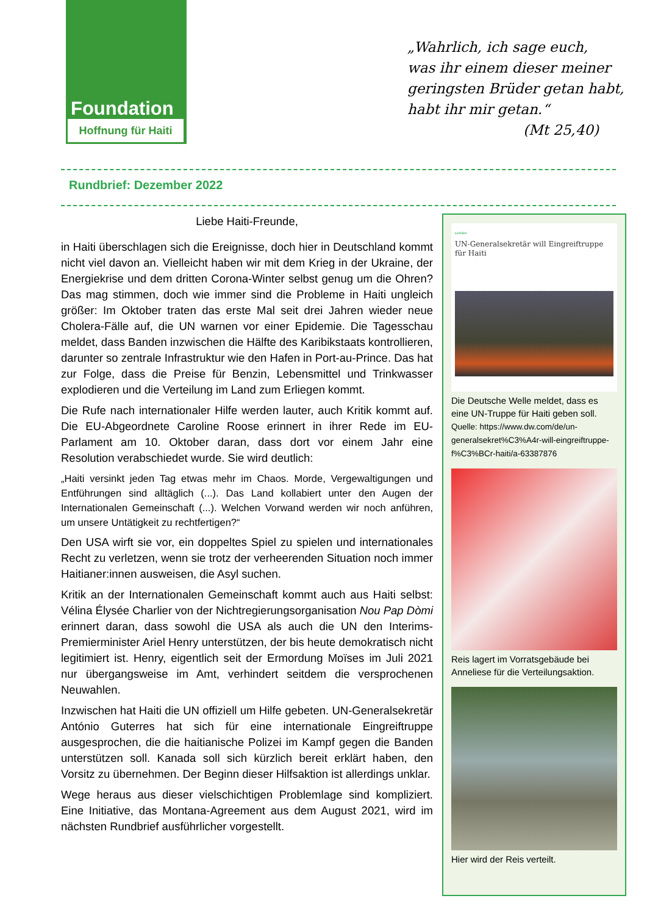Foundation
Hoffnung für Haiti
„Wahrlich, ich sage euch,
was ihr einem dieser meiner
geringsten Brüder getan habt,
habt ihr mir getan.“
(Mt 25,40)
Rundbrief: Dezember 2022
Liebe Haiti-Freunde,
in Haiti überschlagen sich die Ereignisse, doch hier in Deutschland kommt nicht viel davon an. Vielleicht haben wir mit dem Krieg in der Ukraine, der Energiekrise und dem dritten Corona-Winter selbst genug um die Ohren? Das mag stimmen, doch wie immer sind die Probleme in Haiti ungleich größer: Im Oktober traten das erste Mal seit drei Jahren wieder neue Cholera-Fälle auf, die UN warnen vor einer Epidemie. Die Tagesschau meldet, dass Banden inzwischen die Hälfte des Karibikstaats kontrollieren, darunter so zentrale Infrastruktur wie den Hafen in Port-au-Prince. Das hat zur Folge, dass die Preise für Benzin, Lebensmittel und Trinkwasser explodieren und die Verteilung im Land zum Erliegen kommt.
Die Rufe nach internationaler Hilfe werden lauter, auch Kritik kommt auf. Die EU-Abgeordnete Caroline Roose erinnert in ihrer Rede im EU-Parlament am 10. Oktober daran, dass dort vor einem Jahr eine Resolution verabschiedet wurde. Sie wird deutlich:
„Haiti versinkt jeden Tag etwas mehr im Chaos. Morde, Vergewaltigungen und Entführungen sind alltäglich (...). Das Land kollabiert unter den Augen der Internationalen Gemeinschaft (...). Welchen Vorwand werden wir noch anführen, um unsere Untätigkeit zu rechtfertigen?“
Den USA wirft sie vor, ein doppeltes Spiel zu spielen und internationales Recht zu verletzen, wenn sie trotz der verheerenden Situation noch immer Haitianer:innen ausweisen, die Asyl suchen.
Kritik an der Internationalen Gemeinschaft kommt auch aus Haiti selbst: Vélina Élysée Charlier von der Nichtregierungsorganisation Nou Pap Dòmi erinnert daran, dass sowohl die USA als auch die UN den Interims-Premierminister Ariel Henry unterstützen, der bis heute demokratisch nicht legitimiert ist. Henry, eigentlich seit der Ermordung Moïses im Juli 2021 nur übergangsweise im Amt, verhindert seitdem die versprochenen Neuwahlen.
Inzwischen hat Haiti die UN offiziell um Hilfe gebeten. UN-Generalsekretär António Guterres hat sich für eine internationale Eingreiftruppe ausgesprochen, die die haitianische Polizei im Kampf gegen die Banden unterstützen soll. Kanada soll sich kürzlich bereit erklärt haben, den Vorsitz zu übernehmen. Der Beginn dieser Hilfsaktion ist allerdings unklar.
Wege heraus aus dieser vielschichtigen Problemlage sind kompliziert. Eine Initiative, das Montana-Agreement aus dem August 2021, wird im nächsten Rundbrief ausführlicher vorgestellt.
KARIBIK
UN-Generalsekretär will Eingreiftruppe für Haiti
Die Deutsche Welle meldet, dass es eine UN-Truppe für Haiti geben soll.
Quelle: https://www.dw.com/de/un-generalsekret%C3%A4r-will-eingreiftruppe-f%C3%BCr-haiti/a-63387876
Reis lagert im Vorratsgebäude bei Anneliese für die Verteilungsaktion.
Hier wird der Reis verteilt.